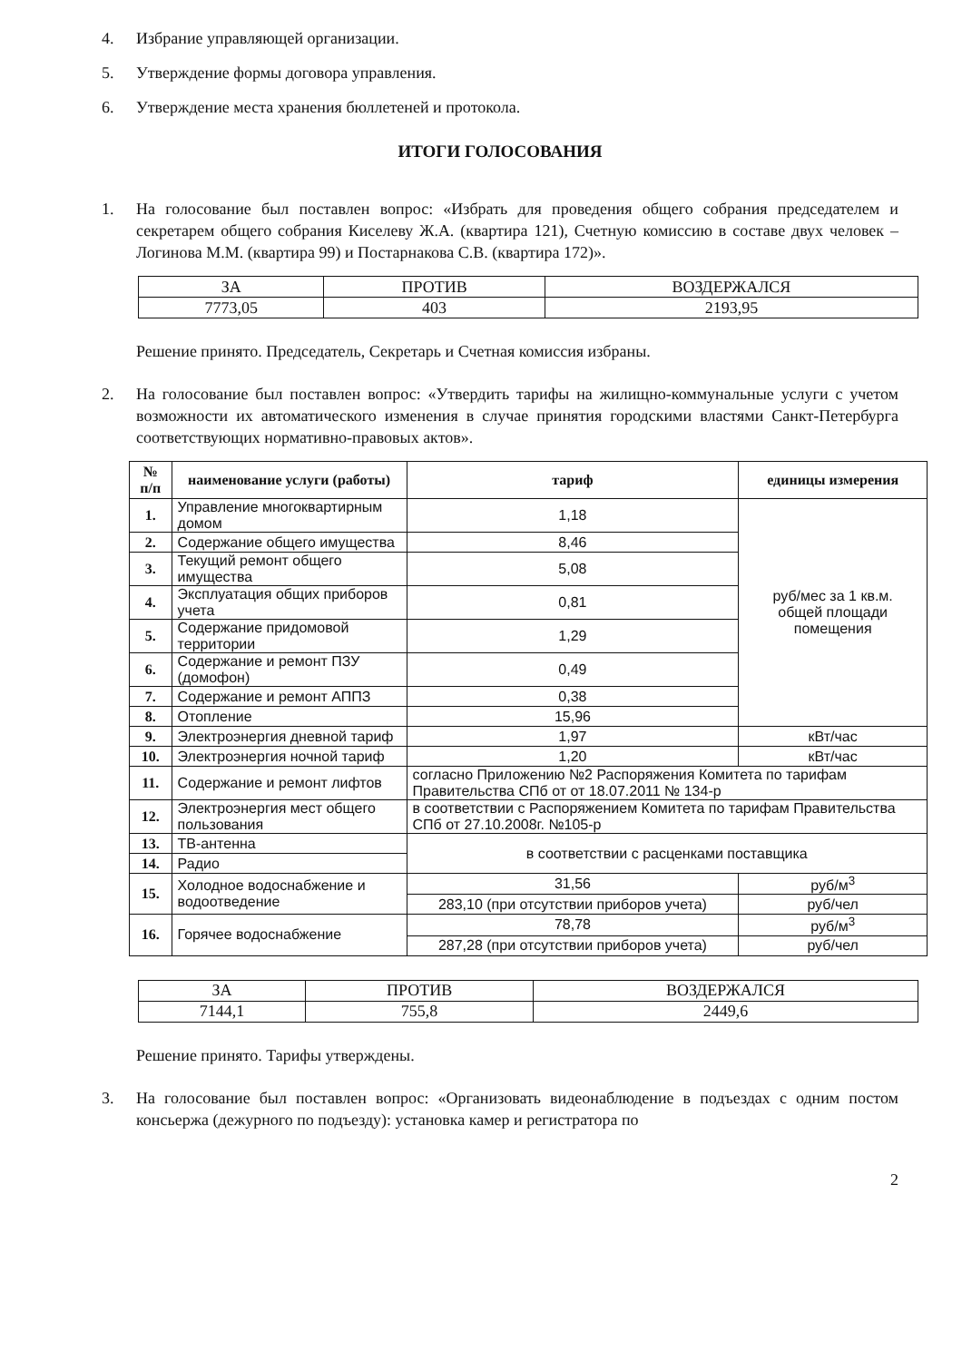4. Избрание управляющей организации.
5. Утверждение формы договора управления.
6. Утверждение места хранения бюллетеней и протокола.
ИТОГИ ГОЛОСОВАНИЯ
1. На голосование был поставлен вопрос: «Избрать для проведения общего собрания председателем и секретарем общего собрания Киселеву Ж.А. (квартира 121), Счетную комиссию в составе двух человек – Логинова М.М. (квартира 99) и Постарнакова С.В. (квартира 172)».
| ЗА | ПРОТИВ | ВОЗДЕРЖАЛСЯ |
| 7773,05 | 403 | 2193,95 |
Решение принято. Председатель, Секретарь и Счетная комиссия избраны.
2. На голосование был поставлен вопрос: «Утвердить тарифы на жилищно-коммунальные услуги с учетом возможности их автоматического изменения в случае принятия городскими властями Санкт-Петербурга соответствующих нормативно-правовых актов».
| № п/п | наименование услуги (работы) | тариф | единицы измерения |
| --- | --- | --- | --- |
| 1. | Управление многоквартирным домом | 1,18 | руб/мес за 1 кв.м. общей площади помещения |
| 2. | Содержание общего имущества | 8,46 | |
| 3. | Текущий ремонт общего имущества | 5,08 | |
| 4. | Эксплуатация общих приборов учета | 0,81 | |
| 5. | Содержание придомовой территории | 1,29 | |
| 6. | Содержание и ремонт ПЗУ (домофон) | 0,49 | |
| 7. | Содержание и ремонт АППЗ | 0,38 | |
| 8. | Отопление | 15,96 | |
| 9. | Электроэнергия дневной тариф | 1,97 | кВт/час |
| 10. | Электроэнергия ночной тариф | 1,20 | кВт/час |
| 11. | Содержание и ремонт лифтов | согласно Приложению №2 Распоряжения Комитета по тарифам Правительства СПб от от 18.07.2011 № 134-р | |
| 12. | Электроэнергия мест общего пользования | в соответствии с Распоряжением Комитета по тарифам Правительства СПб от 27.10.2008г. №105-р | |
| 13. | ТВ-антенна | в соответствии с расценками поставщика | |
| 14. | Радио | | |
| 15. | Холодное водоснабжение и водоотведение | 31,56 | руб/м<sup>3</sup> |
| | | 283,10 (при отсутствии приборов учета) | руб/чел |
| 16. | Горячее водоснабжение | 78,78 | руб/м<sup>3</sup> |
| | | 287,28 (при отсутствии приборов учета) | руб/чел |
| ЗА | ПРОТИВ | ВОЗДЕРЖАЛСЯ |
| 7144,1 | 755,8 | 2449,6 |
Решение принято. Тарифы утверждены.
3. На голосование был поставлен вопрос: «Организовать видеонаблюдение в подъездах с одним постом консьержа (дежурного по подъезду): установка камер и регистратора по
2